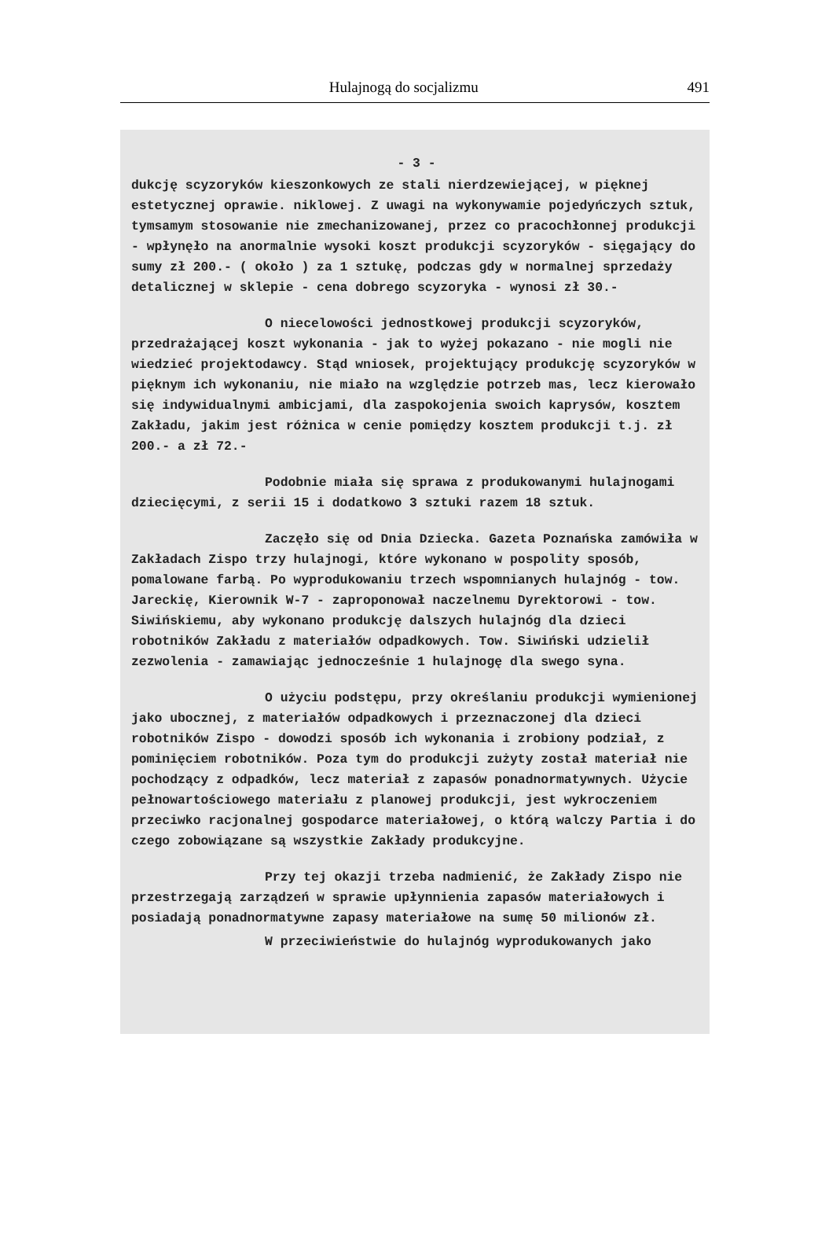Hulajnogą do socjalizmu 491
- 3 -
dukcję scyzoryków kieszonkowych ze stali nierdzewiejącej, w pięknej estetycznej oprawie. niklowej. Z uwagi na wykonywamie pojedyńczych sztuk, tymsamym stosowanie nie zmechanizowanej, przez co pracochłonnej produkcji - wpłynęło na anormalnie wysoki koszt produkcji scyzoryków - sięgający do sumy zł 200.- ( około ) za 1 sztukę, podczas gdy w normalnej sprzedaży detalicznej w sklepie - cena dobrego scyzoryka - wynosi zł 30.-
O niecelowości jednostkowej produkcji scyzoryków, przedrażającej koszt wykonania - jak to wyżej pokazano - nie mogli nie wiedzieć projektodawcy. Stąd wniosek, projektujący produkcję scyzoryków w pięknym ich wykonaniu, nie miało na względzie potrzeb mas, lecz kierowało się indywidualnymi ambicjami, dla zaspokojenia swoich kaprysów, kosztem Zakładu, jakim jest różnica w cenie pomiędzy kosztem produkcji t.j. zł 200.- a zł 72.-
Podobnie miała się sprawa z produkowanymi hulajnogami dziecięcymi, z serii 15 i dodatkowo 3 sztuki razem 18 sztuk.
Zaczęło się od Dnia Dziecka. Gazeta Poznańska zamówiła w Zakładach Zispo trzy hulajnogi, które wykonano w pospolity sposób, pomalowane farbą. Po wyprodukowaniu trzech wspomnianych hulajnóg - tow. Jareckię, Kierownik W-7 - zaproponował naczelnemu Dyrektorowi - tow. Siwińskiemu, aby wykonano produkcję dalszych hulajnóg dla dzieci robotników Zakładu z materiałów odpadkowych. Tow. Siwiński udzielił zezwolenia - zamawiając jednocześnie 1 hulajnogę dla swego syna.
O użyciu podstępu, przy określaniu produkcji wymienionej jako ubocznej, z materiałów odpadkowych i przeznaczonej dla dzieci robotników Zispo - dowodzi sposób ich wykonania i zrobiony podział, z pominięciem robotników. Poza tym do produkcji zużyty został materiał nie pochodzący z odpadków, lecz materiał z zapasów ponadnormatywnych. Użycie pełnowartościowego materiału z planowej produkcji, jest wykroczeniem przeciwko racjonalnej gospodarce materiałowej, o którą walczy Partia i do czego zobowiązane są wszystkie Zakłady produkcyjne.
Przy tej okazji trzeba nadmienić, że Zakłady Zispo nie przestrzegają zarządzeń w sprawie upłynnienia zapasów materiałowych i posiadają ponadnormatywne zapasy materiałowe na sumę 50 milionów zł.
W przeciwieństwie do hulajnóg wyprodukowanych jako